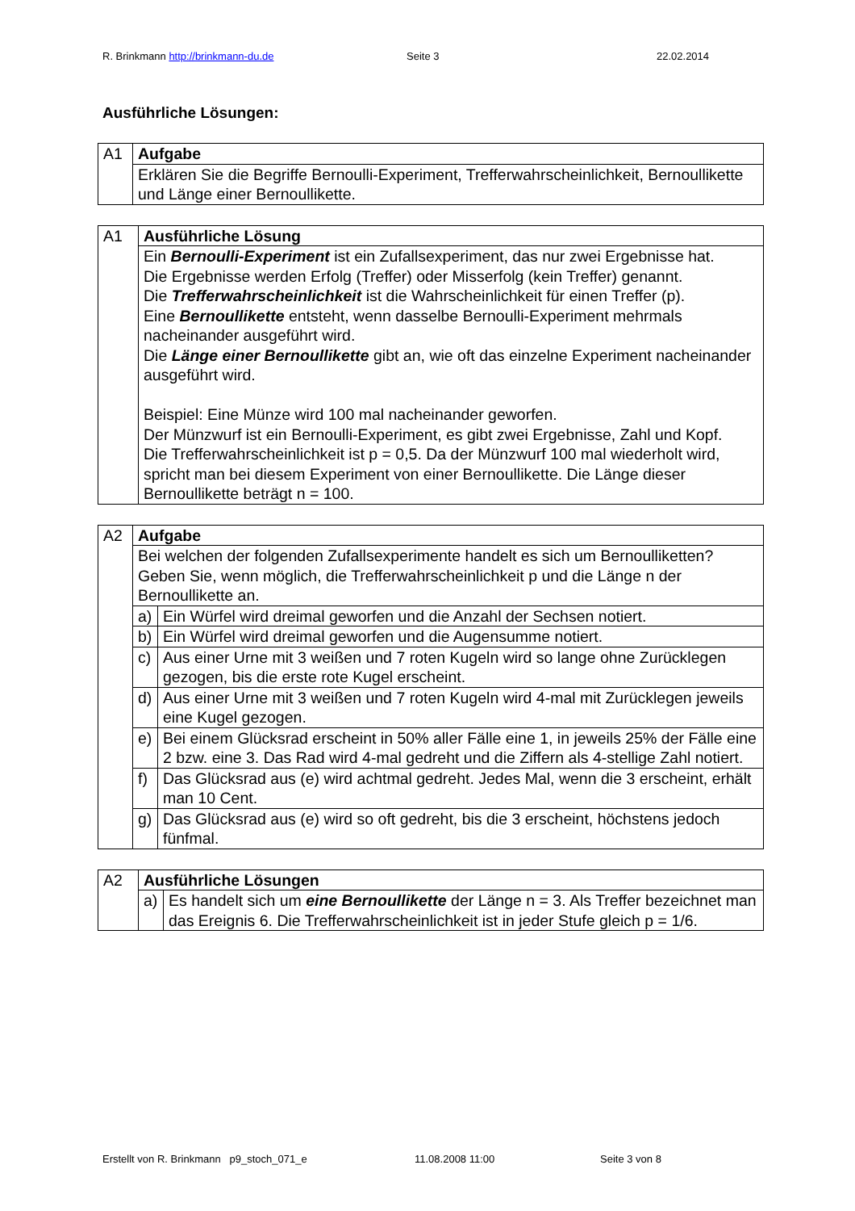R. Brinkmann http://brinkmann-du.de Seite 3 22.02.2014
Ausführliche Lösungen:
| A1 | Aufgabe |
| | Erklären Sie die Begriffe Bernoulli-Experiment, Trefferwahrscheinlichkeit, Bernoullikette und Länge einer Bernoullikette. |
| A1 | Ausführliche Lösung |
| | Ein Bernoulli-Experiment ist ein Zufallsexperiment, das nur zwei Ergebnisse hat. Die Ergebnisse werden Erfolg (Treffer) oder Misserfolg (kein Treffer) genannt. Die Trefferwahrscheinlichkeit ist die Wahrscheinlichkeit für einen Treffer (p). Eine Bernoullikette entsteht, wenn dasselbe Bernoulli-Experiment mehrmals nacheinander ausgeführt wird. Die Länge einer Bernoullikette gibt an, wie oft das einzelne Experiment nacheinander ausgeführt wird. Beispiel: Eine Münze wird 100 mal nacheinander geworfen. Der Münzwurf ist ein Bernoulli-Experiment, es gibt zwei Ergebnisse, Zahl und Kopf. Die Trefferwahrscheinlichkeit ist p = 0,5. Da der Münzwurf 100 mal wiederholt wird, spricht man bei diesem Experiment von einer Bernoullikette. Die Länge dieser Bernoullikette beträgt n = 100. |
| A2 | Aufgabe | |
| | Bei welchen der folgenden Zufallsexperimente handelt es sich um Bernoulliketten? Geben Sie, wenn möglich, die Trefferwahrscheinlichkeit p und die Länge n der Bernoullikette an. | |
| | a) | Ein Würfel wird dreimal geworfen und die Anzahl der Sechsen notiert. |
| | b) | Ein Würfel wird dreimal geworfen und die Augensumme notiert. |
| | c) | Aus einer Urne mit 3 weißen und 7 roten Kugeln wird so lange ohne Zurücklegen gezogen, bis die erste rote Kugel erscheint. |
| | d) | Aus einer Urne mit 3 weißen und 7 roten Kugeln wird 4-mal mit Zurücklegen jeweils eine Kugel gezogen. |
| | e) | Bei einem Glücksrad erscheint in 50% aller Fälle eine 1, in jeweils 25% der Fälle eine 2 bzw. eine 3. Das Rad wird 4-mal gedreht und die Ziffern als 4-stellige Zahl notiert. |
| | f) | Das Glücksrad aus (e) wird achtmal gedreht. Jedes Mal, wenn die 3 erscheint, erhält man 10 Cent. |
| | g) | Das Glücksrad aus (e) wird so oft gedreht, bis die 3 erscheint, höchstens jedoch fünfmal. |
| A2 | Ausführliche Lösungen | |
| | a) | Es handelt sich um eine Bernoullikette der Länge n = 3. Als Treffer bezeichnet man das Ereignis 6. Die Trefferwahrscheinlichkeit ist in jeder Stufe gleich p = 1/6. |
Erstellt von R. Brinkmann p9_stoch_071_e 11.08.2008 11:00 Seite 3 von 8